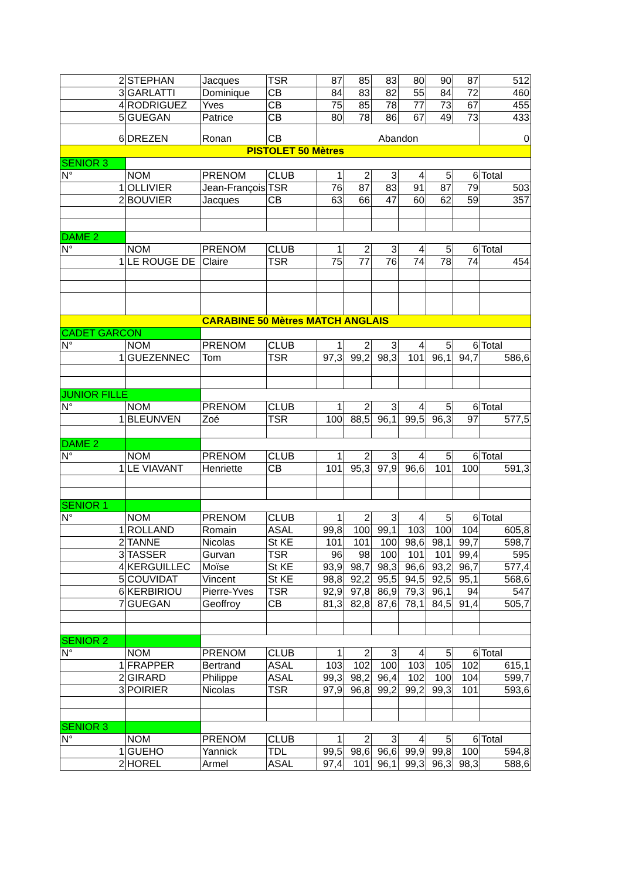| 2 | STEPHAN | Jacques | TSR | 87 | 85 | 83 | 80 | 90 | 87 | 512 |
| 3 | GARLATTI | Dominique | CB | 84 | 83 | 82 | 55 | 84 | 72 | 460 |
| 4 | RODRIGUEZ | Yves | CB | 75 | 85 | 78 | 77 | 73 | 67 | 455 |
| 5 | GUEGAN | Patrice | CB | 80 | 78 | 86 | 67 | 49 | 73 | 433 |
| 6 | DREZEN | Ronan | CB | Abandon | | | | | | 0 |
| PISTOLET 50 Mètres | | | | | | | | | | |
| SENIOR 3 | | | | | | | | | | |
| N° | NOM | PRENOM | CLUB | 1 | 2 | 3 | 4 | 5 | 6 | Total |
| 1 | OLLIVIER | Jean-François | TSR | 76 | 87 | 83 | 91 | 87 | 79 | 503 |
| 2 | BOUVIER | Jacques | CB | 63 | 66 | 47 | 60 | 62 | 59 | 357 |
| DAME 2 | | | | | | | | | | |
| N° | NOM | PRENOM | CLUB | 1 | 2 | 3 | 4 | 5 | 6 | Total |
| 1 | LE ROUGE DE | Claire | TSR | 75 | 77 | 76 | 74 | 78 | 74 | 454 |
| CARABINE 50 Mètres MATCH ANGLAIS | | | | | | | | | | |
| CADET GARCON | | | | | | | | | | |
| N° | NOM | PRENOM | CLUB | 1 | 2 | 3 | 4 | 5 | 6 | Total |
| 1 | GUEZENNEC | Tom | TSR | 97,3 | 99,2 | 98,3 | 101 | 96,1 | 94,7 | 586,6 |
| JUNIOR FILLE | | | | | | | | | | |
| N° | NOM | PRENOM | CLUB | 1 | 2 | 3 | 4 | 5 | 6 | Total |
| 1 | BLEUNVEN | Zoé | TSR | 100 | 88,5 | 96,1 | 99,5 | 96,3 | 97 | 577,5 |
| DAME 2 | | | | | | | | | | |
| N° | NOM | PRENOM | CLUB | 1 | 2 | 3 | 4 | 5 | 6 | Total |
| 1 | LE VIAVANT | Henriette | CB | 101 | 95,3 | 97,9 | 96,6 | 101 | 100 | 591,3 |
| SENIOR 1 | | | | | | | | | | |
| N° | NOM | PRENOM | CLUB | 1 | 2 | 3 | 4 | 5 | 6 | Total |
| 1 | ROLLAND | Romain | ASAL | 99,8 | 100 | 99,1 | 103 | 100 | 104 | 605,8 |
| 2 | TANNE | Nicolas | St KE | 101 | 101 | 100 | 98,6 | 98,1 | 99,7 | 598,7 |
| 3 | TASSER | Gurvan | TSR | 96 | 98 | 100 | 101 | 101 | 99,4 | 595 |
| 4 | KERGUILLEC | Moïse | St KE | 93,9 | 98,7 | 98,3 | 96,6 | 93,2 | 96,7 | 577,4 |
| 5 | COUVIDAT | Vincent | St KE | 98,8 | 92,2 | 95,5 | 94,5 | 92,5 | 95,1 | 568,6 |
| 6 | KERBIRIOU | Pierre-Yves | TSR | 92,9 | 97,8 | 86,9 | 79,3 | 96,1 | 94 | 547 |
| 7 | GUEGAN | Geoffroy | CB | 81,3 | 82,8 | 87,6 | 78,1 | 84,5 | 91,4 | 505,7 |
| SENIOR 2 | | | | | | | | | | |
| N° | NOM | PRENOM | CLUB | 1 | 2 | 3 | 4 | 5 | 6 | Total |
| 1 | FRAPPER | Bertrand | ASAL | 103 | 102 | 100 | 103 | 105 | 102 | 615,1 |
| 2 | GIRARD | Philippe | ASAL | 99,3 | 98,2 | 96,4 | 102 | 100 | 104 | 599,7 |
| 3 | POIRIER | Nicolas | TSR | 97,9 | 96,8 | 99,2 | 99,2 | 99,3 | 101 | 593,6 |
| SENIOR 3 | | | | | | | | | | |
| N° | NOM | PRENOM | CLUB | 1 | 2 | 3 | 4 | 5 | 6 | Total |
| 1 | GUEHO | Yannick | TDL | 99,5 | 98,6 | 96,6 | 99,9 | 99,8 | 100 | 594,8 |
| 2 | HOREL | Armel | ASAL | 97,4 | 101 | 96,1 | 99,3 | 96,3 | 98,3 | 588,6 |